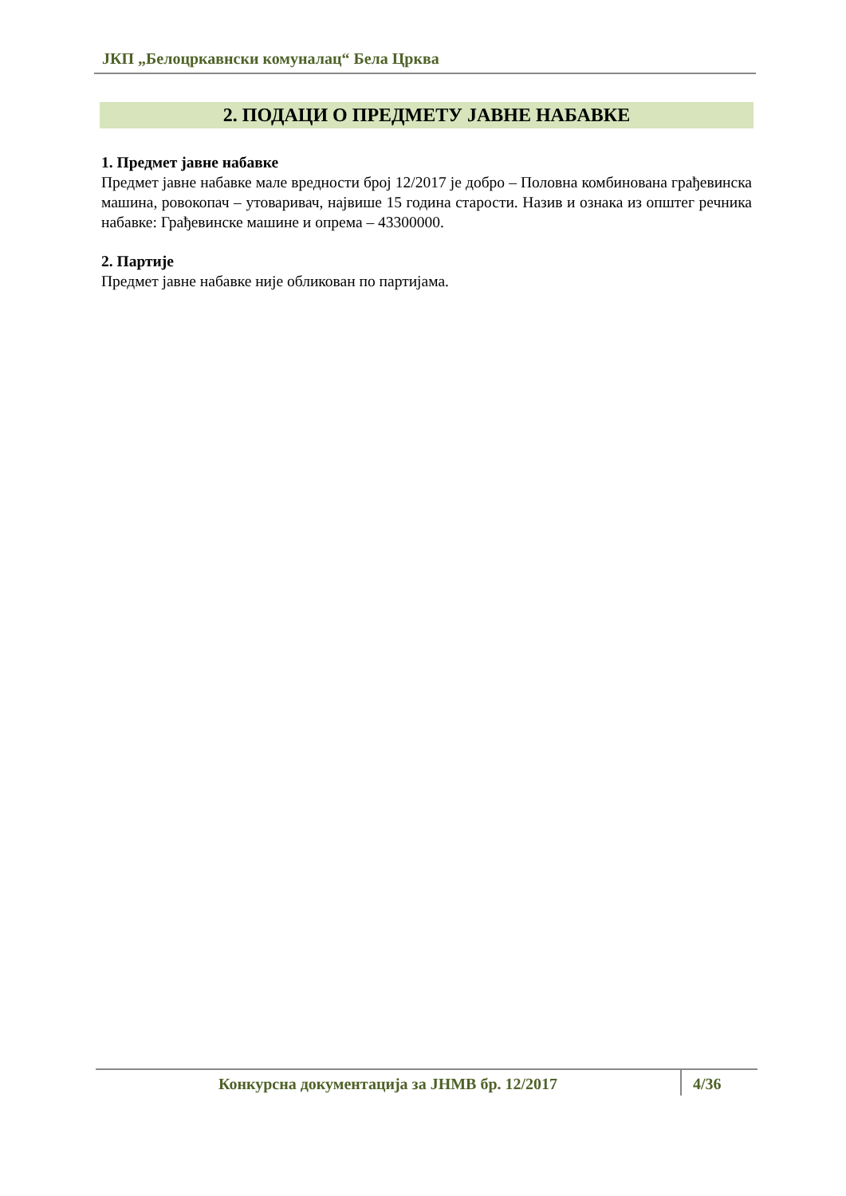ЈКП „Белоцркавнски комуналац“ Бела Црква
2. ПОДАЦИ О ПРЕДМЕТУ ЈАВНЕ НАБАВКЕ
1. Предмет јавне набавке
Предмет јавне набавке мале вредности број 12/2017 је добро – Половна комбинована грађевинска машина, ровокопач – утоваривач, највише 15 година старости. Назив и ознака из општег речника набавке: Грађевинске машине и опрема – 43300000.
2. Партије
Предмет јавне набавке није обликован по партијама.
Конкурсна документација за ЈНМВ бр. 12/2017
4/36